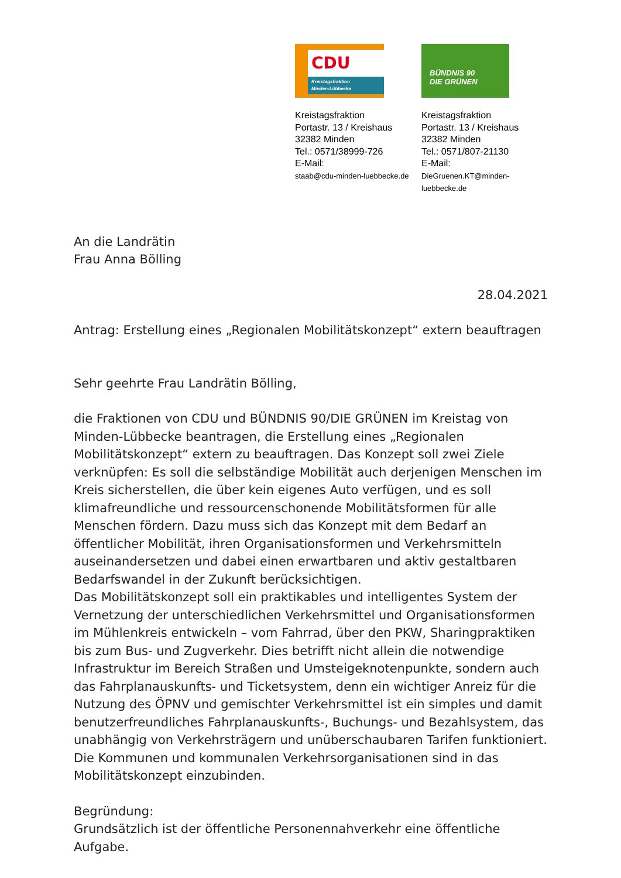CDU
Kreistagsfraktion
Minden-Lübbecke
Kreistagsfraktion
Portastr. 13 / Kreishaus
32382 Minden
Tel.: 0571/38999-726
E-Mail:
staab@cdu-minden-luebbecke.de
BÜNDNIS 90
DIE GRÜNEN
Kreistagsfraktion
Portastr. 13 / Kreishaus
32382 Minden
Tel.: 0571/807-21130
E-Mail:
DieGruenen.KT@minden-luebbecke.de
An die Landrätin
Frau Anna Bölling
28.04.2021
Antrag: Erstellung eines „Regionalen Mobilitätskonzept“ extern beauftragen
Sehr geehrte Frau Landrätin Bölling,
die Fraktionen von CDU und BÜNDNIS 90/DIE GRÜNEN im Kreistag von Minden-Lübbecke beantragen, die Erstellung eines „Regionalen Mobilitätskonzept“ extern zu beauftragen. Das Konzept soll zwei Ziele verknüpfen: Es soll die selbständige Mobilität auch derjenigen Menschen im Kreis sicherstellen, die über kein eigenes Auto verfügen, und es soll klimafreundliche und ressourcenschonende Mobilitätsformen für alle Menschen fördern. Dazu muss sich das Konzept mit dem Bedarf an öffentlicher Mobilität, ihren Organisationsformen und Verkehrsmitteln auseinandersetzen und dabei einen erwartbaren und aktiv gestaltbaren Bedarfswandel in der Zukunft berücksichtigen.
Das Mobilitätskonzept soll ein praktikables und intelligentes System der Vernetzung der unterschiedlichen Verkehrsmittel und Organisationsformen im Mühlenkreis entwickeln – vom Fahrrad, über den PKW, Sharingpraktiken bis zum Bus- und Zugverkehr. Dies betrifft nicht allein die notwendige Infrastruktur im Bereich Straßen und Umsteigeknotenpunkte, sondern auch das Fahrplanauskunfts- und Ticketsystem, denn ein wichtiger Anreiz für die Nutzung des ÖPNV und gemischter Verkehrsmittel ist ein simples und damit benutzerfreundliches Fahrplanauskunfts-, Buchungs- und Bezahlsystem, das unabhängig von Verkehrsträgern und unüberschaubaren Tarifen funktioniert. Die Kommunen und kommunalen Verkehrsorganisationen sind in das Mobilitätskonzept einzubinden.
Begründung:
Grundsätzlich ist der öffentliche Personennahverkehr eine öffentliche Aufgabe.